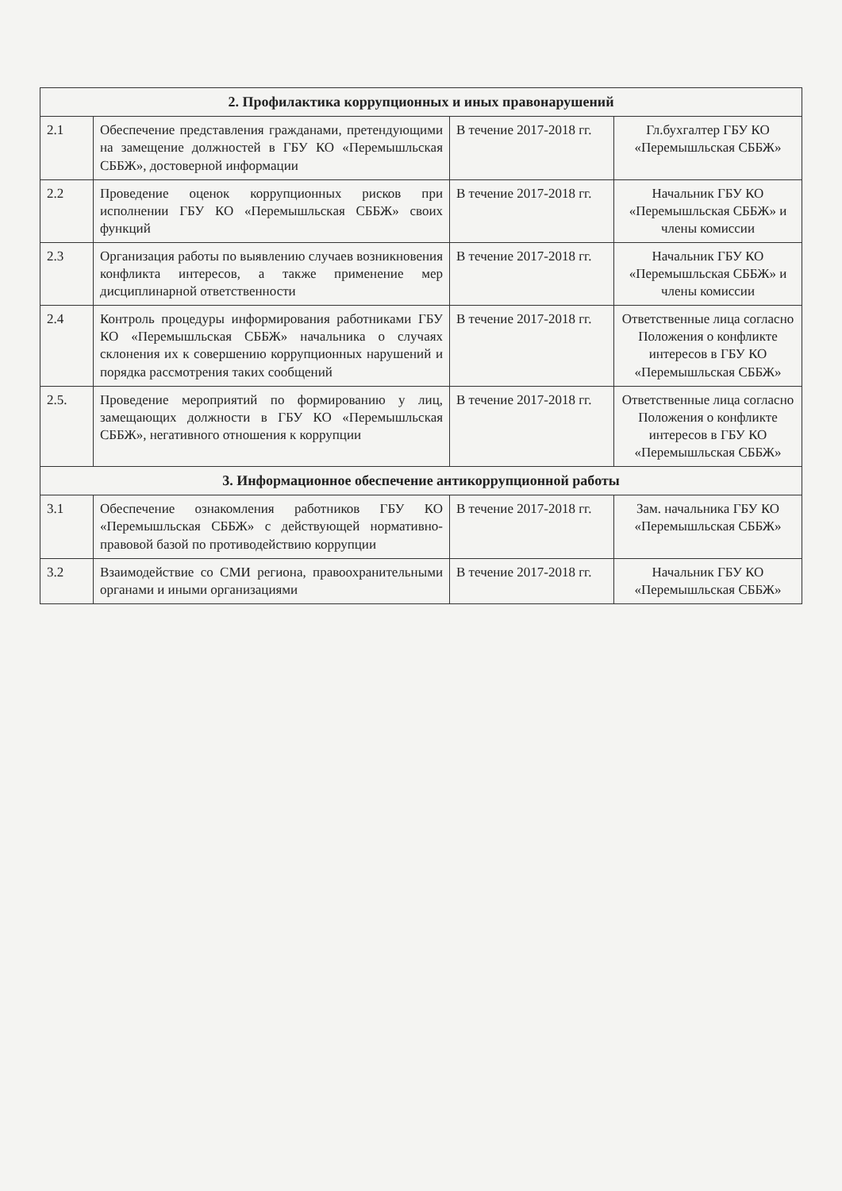| 2. Профилактика коррупционных и иных правонарушений | | | |
| --- | --- | --- | --- |
| 2.1 | Обеспечение представления гражданами, претендующими на замещение должностей в ГБУ КО «Перемышльская СББЖ», достоверной информации | В течение 2017-2018 гг. | Гл.бухгалтер ГБУ КО «Перемышльская СББЖ» |
| 2.2 | Проведение оценок коррупционных рисков при исполнении ГБУ КО «Перемышльская СББЖ» своих функций | В течение 2017-2018 гг. | Начальник ГБУ КО «Перемышльская СББЖ» и члены комиссии |
| 2.3 | Организация работы по выявлению случаев возникновения конфликта интересов, а также применение мер дисциплинарной ответственности | В течение 2017-2018 гг. | Начальник ГБУ КО «Перемышльская СББЖ» и члены комиссии |
| 2.4 | Контроль процедуры информирования работниками ГБУ КО «Перемышльская СББЖ» начальника о случаях склонения их к совершению коррупционных нарушений и порядка рассмотрения таких сообщений | В течение 2017-2018 гг. | Ответственные лица согласно Положения о конфликте интересов в ГБУ КО «Перемышльская СББЖ» |
| 2.5. | Проведение мероприятий по формированию у лиц, замещающих должности в ГБУ КО «Перемышльская СББЖ», негативного отношения к коррупции | В течение 2017-2018 гг. | Ответственные лица согласно Положения о конфликте интересов в ГБУ КО «Перемышльская СББЖ» |
| 3. Информационное обеспечение антикоррупционной работы | | | |
| 3.1 | Обеспечение ознакомления работников ГБУ КО «Перемышльская СББЖ» с действующей нормативно-правовой базой по противодействию коррупции | В течение 2017-2018 гг. | Зам. начальника ГБУ КО «Перемышльская СББЖ» |
| 3.2 | Взаимодействие со СМИ региона, правоохранительными органами и иными организациями | В течение 2017-2018 гг. | Начальник ГБУ КО «Перемышльская СББЖ» |